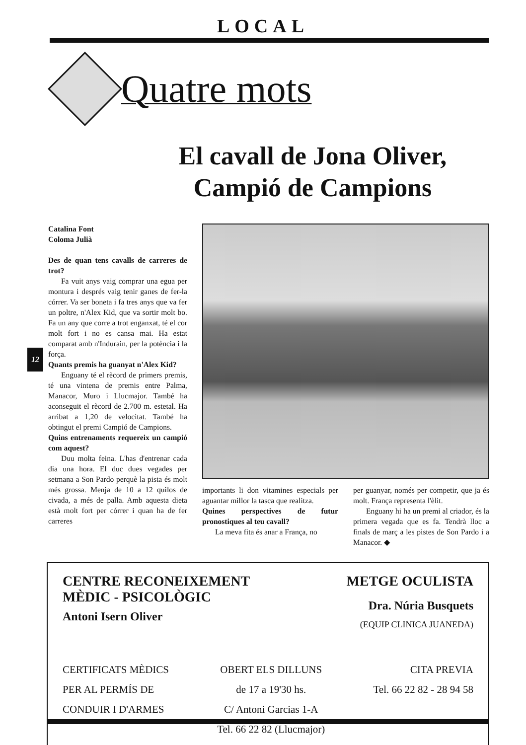LOCAL
Quatre mots
El cavall de Jona Oliver,
Campió de Campions
12
Catalina Font
Coloma Julià
Des de quan tens cavalls de carreres de trot?
Fa vuit anys vaig comprar una egua per montura i després vaig tenir ganes de fer-la córrer. Va ser boneta i fa tres anys que va fer un poltre, n'Alex Kid, que va sortir molt bo. Fa un any que corre a trot enganxat, té el cor molt fort i no es cansa mai. Ha estat comparat amb n'Indurain, per la potència i la força.
Quants premis ha guanyat n'Alex Kid?
Enguany té el rècord de primers premis, té una vintena de premis entre Palma, Manacor, Muro i Llucmajor. També ha aconseguit el rècord de 2.700 m. estetal. Ha arribat a 1,20 de velocitat. També ha obtingut el premi Campió de Campions.
Quins entrenaments requereix un campió com aquest?
Duu molta feina. L'has d'entrenar cada dia una hora. El duc dues vegades per setmana a Son Pardo perquè la pista és molt més grossa. Menja de 10 a 12 quilos de civada, a més de palla. Amb aquesta dieta està molt fort per córrer i quan ha de fer carreres
importants li don vitamines especials per aguantar millor la tasca que realitza.
Quines perspectives de futur pronostiques al teu cavall?
La meva fita és anar a França, no
per guanyar, només per competir, que ja és molt. França representa l'èlit.
Enguany hi ha un premi al criador, és la primera vegada que es fa. Tendrà lloc a finals de març a les pistes de Son Pardo i a Manacor. ◆
CENTRE RECONEIXEMENT
MÈDIC - PSICOLÒGIC
Antoni Isern Oliver
METGE OCULISTA
Dra. Núria Busquets
(EQUIP CLINICA JUANEDA)
CERTIFICATS MÈDICS
PER AL PERMÍS DE
CONDUIR I D'ARMES
OBERT ELS DILLUNS
de 17 a 19'30 hs.
C/ Antoni Garcias 1-A
Tel. 66 22 82 (Llucmajor)
CITA PREVIA
Tel. 66 22 82 - 28 94 58